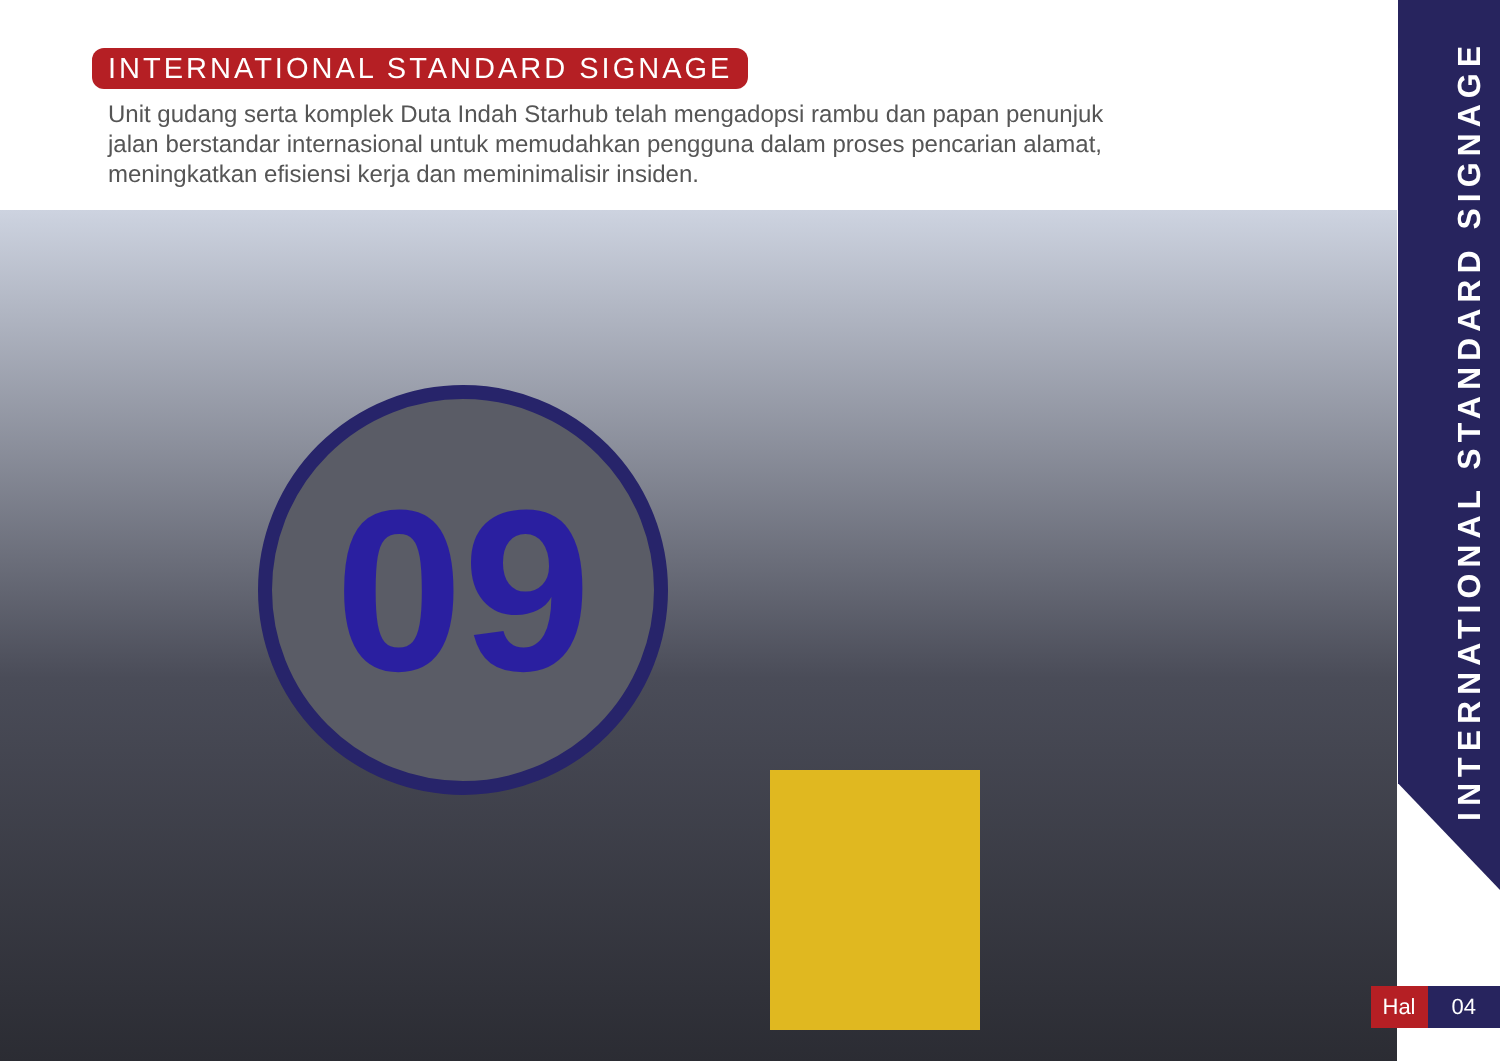09
INTERNATIONAL STANDARD SIGNAGE
Unit gudang serta komplek Duta Indah Starhub telah mengadopsi rambu dan papan penunjuk jalan berstandar internasional untuk memudahkan pengguna dalam proses pencarian alamat, meningkatkan efisiensi kerja dan meminimalisir insiden.
INTERNATIONAL STANDARD SIGNAGE
Hal 04